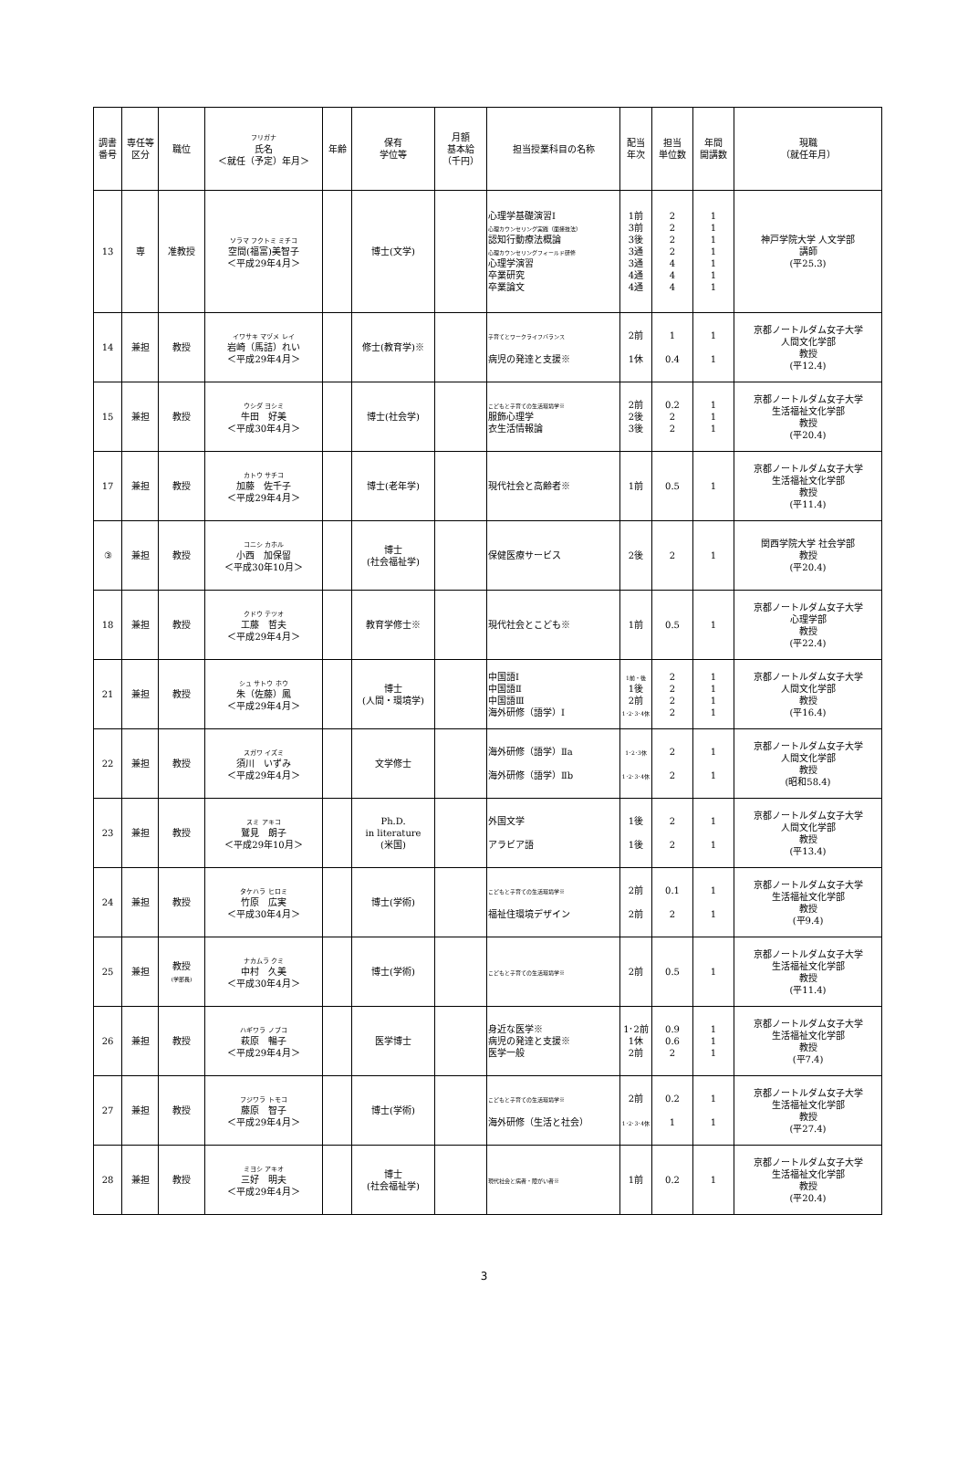| 調書 番号 | 専任等 区分 | 職位 | フリガナ 氏名 ＜就任（予定）年月＞ | 年齢 | 保有 学位等 | 月額 基本給 （千円） | 担当授業科目の名称 | 配当 年次 | 担当 単位数 | 年間 開講数 | 現職 （就任年月） |
| --- | --- | --- | --- | --- | --- | --- | --- | --- | --- | --- | --- |
| 13 | 専 | 准教授 | ソラマ フクトミ ミチコ 空間(福富)美智子 ＜平成29年4月＞ | | 博士(文学) | | 心理学基礎演習Ⅰ 心理カウンセリング実践（面接技法） 認知行動療法概論 心理カウンセリングフィールド研修 心理学演習 卒業研究 卒業論文 | 1前 3前 3後 3通 3通 4通 4通 | 2 2 2 2 4 4 4 | 1 1 1 1 1 1 1 | 神戸学院大学 人文学部 講師 (平25.3) |
| 14 | 兼担 | 教授 | イワサキ マヅメ レイ 岩崎（馬詰）れい ＜平成29年4月＞ | | 修士(教育学)※ | | 子育てとワークライフバランス 病児の発達と支援※ | 2前 1休 | 1 0.4 | 1 1 | 京都ノートルダム女子大学 人間文化学部 教授 (平12.4) |
| 15 | 兼担 | 教授 | ウシダ ヨシミ 牛田 好美 ＜平成30年4月＞ | | 博士(社会学) | | こどもと子育ての生活環境学※ 服飾心理学 衣生活情報論 | 2前 2後 3後 | 0.2 2 2 | 1 1 1 | 京都ノートルダム女子大学 生活福祉文化学部 教授 (平20.4) |
| 17 | 兼担 | 教授 | カトウ サチコ 加藤 佐千子 ＜平成29年4月＞ | | 博士(老年学) | | 現代社会と高齢者※ | 1前 | 0.5 | 1 | 京都ノートルダム女子大学 生活福祉文化学部 教授 (平11.4) |
| ③ | 兼担 | 教授 | コニシ カホル 小西 加保留 ＜平成30年10月＞ | | 博士 (社会福祉学) | | 保健医療サービス | 2後 | 2 | 1 | 関西学院大学 社会学部 教授 (平20.4) |
| 18 | 兼担 | 教授 | クドウ テツオ 工藤 哲夫 ＜平成29年4月＞ | | 教育学修士※ | | 現代社会とこども※ | 1前 | 0.5 | 1 | 京都ノートルダム女子大学 心理学部 教授 (平22.4) |
| 21 | 兼担 | 教授 | シュ サトウ ホウ 朱（佐藤）鳳 ＜平成29年4月＞ | | 博士 (人間・環境学) | | 中国語Ⅰ 中国語Ⅱ 中国語Ⅲ 海外研修（語学）Ⅰ | 1前・後 1後 2前 1･2･3･4休 | 2 2 2 2 | 1 1 1 1 | 京都ノートルダム女子大学 人間文化学部 教授 (平16.4) |
| 22 | 兼担 | 教授 | スガワ イズミ 須川 いずみ ＜平成29年4月＞ | | 文学修士 | | 海外研修（語学）Ⅱa 海外研修（語学）Ⅱb | 1･2･3休 1･2･3･4休 | 2 2 | 1 1 | 京都ノートルダム女子大学 人間文化学部 教授 (昭和58.4) |
| 23 | 兼担 | 教授 | スミ アキコ 鷲見 朗子 ＜平成29年10月＞ | | Ph.D. in literature (米国) | | 外国文学 アラビア語 | 1後 1後 | 2 2 | 1 1 | 京都ノートルダム女子大学 人間文化学部 教授 (平13.4) |
| 24 | 兼担 | 教授 | タケハラ ヒロミ 竹原 広実 ＜平成30年4月＞ | | 博士(学術) | | こどもと子育ての生活環境学※ 福祉住環境デザイン | 2前 2前 | 0.1 2 | 1 1 | 京都ノートルダム女子大学 生活福祉文化学部 教授 (平9.4) |
| 25 | 兼担 | 教授 (学部長) | ナカムラ クミ 中村 久美 ＜平成30年4月＞ | | 博士(学術) | | こどもと子育ての生活環境学※ | 2前 | 0.5 | 1 | 京都ノートルダム女子大学 生活福祉文化学部 教授 (平11.4) |
| 26 | 兼担 | 教授 | ハギワラ ノブコ 萩原 暢子 ＜平成29年4月＞ | | 医学博士 | | 身近な医学※ 病児の発達と支援※ 医学一般 | 1･2前 1休 2前 | 0.9 0.6 2 | 1 1 1 | 京都ノートルダム女子大学 生活福祉文化学部 教授 (平7.4) |
| 27 | 兼担 | 教授 | フジワラ トモコ 藤原 智子 ＜平成29年4月＞ | | 博士(学術) | | こどもと子育ての生活環境学※ 海外研修（生活と社会） | 2前 1･2･3･4休 | 0.2 1 | 1 1 | 京都ノートルダム女子大学 生活福祉文化学部 教授 (平27.4) |
| 28 | 兼担 | 教授 | ミヨシ アキオ 三好 明夫 ＜平成29年4月＞ | | 博士 (社会福祉学) | | 現代社会と病者・障がい者※ | 1前 | 0.2 | 1 | 京都ノートルダム女子大学 生活福祉文化学部 教授 (平20.4) |
3